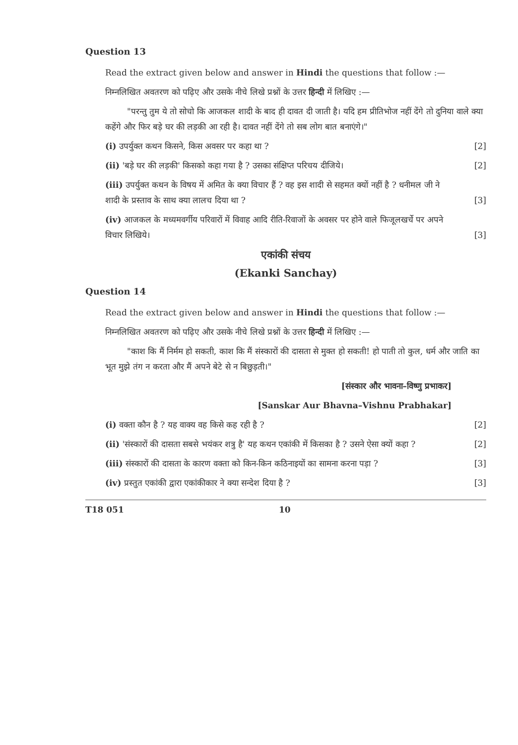Question 13
Read the extract given below and answer in Hindi the questions that follow :—
निम्नलिखित अवतरण को पढ़िए और उसके नीचे लिखे प्रश्नों के उत्तर हिन्दी में लिखिए :—
"परन्तु तुम ये तो सोचो कि आजकल शादी के बाद ही दावत दी जाती है। यदि हम प्रीतिभोज नहीं देंगे तो दुनिया वाले क्या कहेंगे और फिर बड़े घर की लड़की आ रही है। दावत नहीं देंगे तो सब लोग बात बनाएंगे।"
(i) उपर्युक्त कथन किसने, किस अवसर पर कहा था ? [2]
(ii) 'बड़े घर की लड़की' किसको कहा गया है ? उसका संक्षिप्त परिचय दीजिये। [2]
(iii) उपर्युक्त कथन के विषय में अमित के क्या विचार हैं ? वह इस शादी से सहमत क्यों नहीं है ? धनीमल जी ने शादी के प्रस्ताव के साथ क्या लालच दिया था ? [3]
(iv) आजकल के मध्यमवर्गीय परिवारों में विवाह आदि रीति-रिवाजों के अवसर पर होने वाले फिजूलखर्चे पर अपने विचार लिखिये। [3]
एकांकी संचय
(Ekanki Sanchay)
Question 14
Read the extract given below and answer in Hindi the questions that follow :—
निम्नलिखित अवतरण को पढ़िए और उसके नीचे लिखे प्रश्नों के उत्तर हिन्दी में लिखिए :—
"काश कि मैं निर्मम हो सकती, काश कि मैं संस्कारों की दासता से मुक्त हो सकती! हो पाती तो कुल, धर्म और जाति का भूत मुझे तंग न करता और मैं अपने बेटे से न बिछुड़ती।"
[संस्कार और भावना–विष्णु प्रभाकर]
[Sanskar Aur Bhavna–Vishnu Prabhakar]
(i) वक्ता कौन है ? यह वाक्य वह किसे कह रही है ? [2]
(ii) 'संस्कारों की दासता सबसे भयंकर शत्रु है' यह कथन एकांकी में किसका है ? उसने ऐसा क्यों कहा ? [2]
(iii) संस्कारों की दासता के कारण वक्ता को किन-किन कठिनाइयों का सामना करना पड़ा ? [3]
(iv) प्रस्तुत एकांकी द्वारा एकांकीकार ने क्या सन्देश दिया है ? [3]
T18 051 10